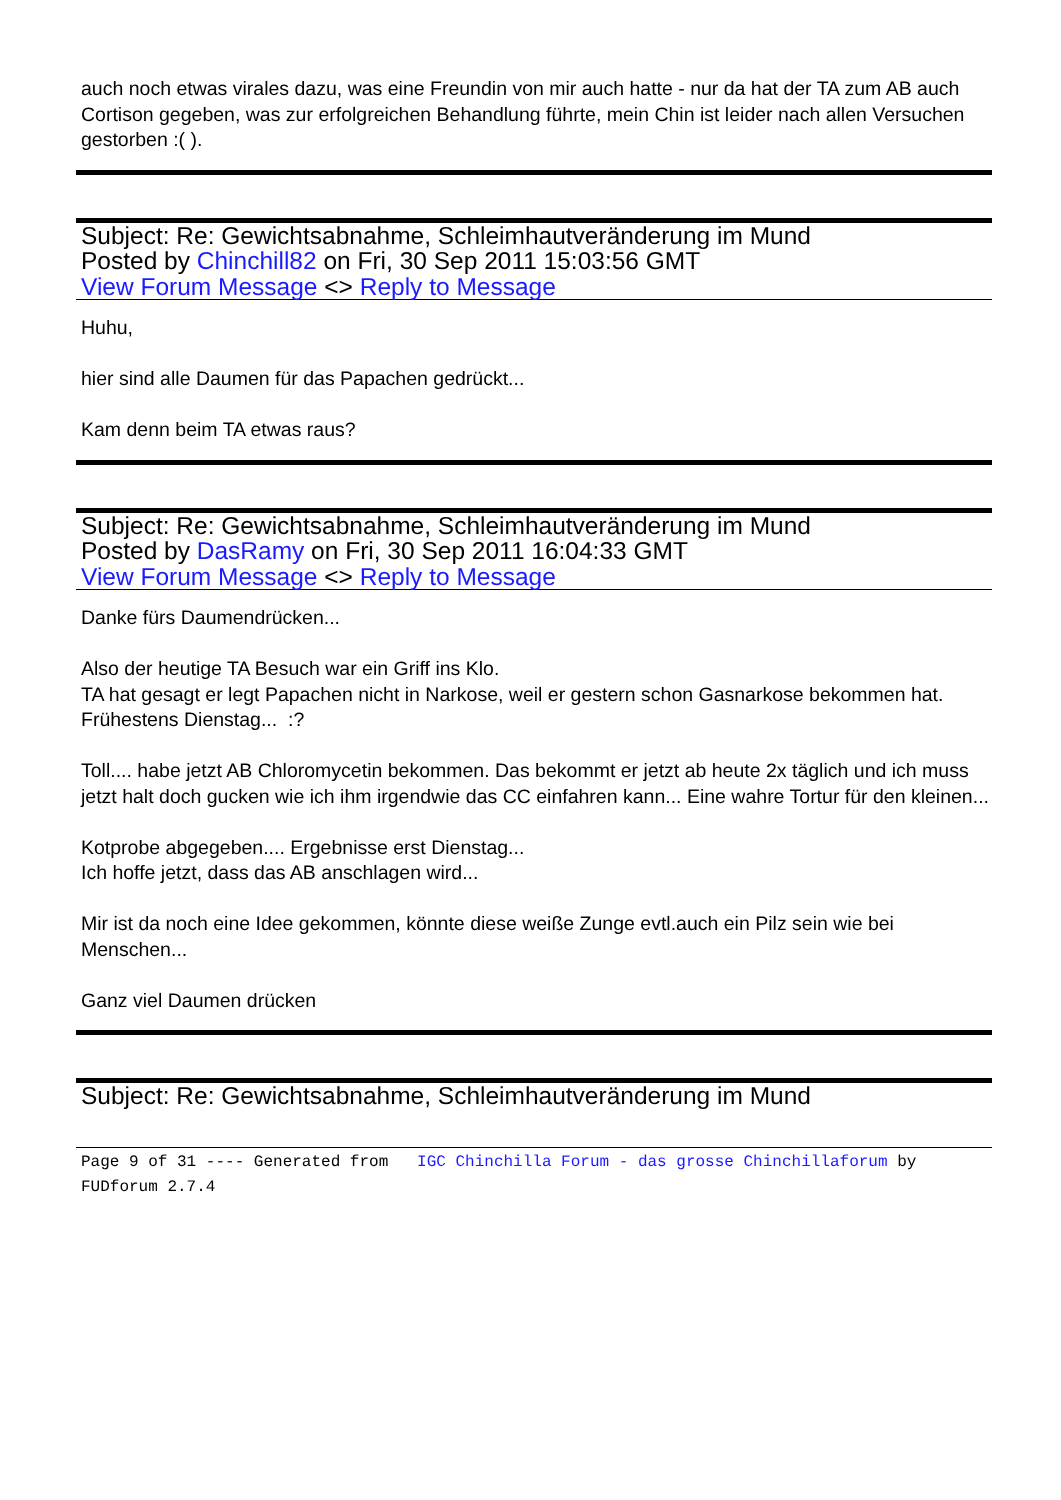auch noch etwas virales dazu, was eine Freundin von mir auch hatte - nur da hat der TA zum AB auch Cortison gegeben, was zur erfolgreichen Behandlung führte, mein Chin ist leider nach allen Versuchen gestorben :( ).
Subject: Re: Gewichtsabnahme, Schleimhautveränderung im Mund
Posted by Chinchill82 on Fri, 30 Sep 2011 15:03:56 GMT
View Forum Message <> Reply to Message
Huhu,
hier sind alle Daumen für das Papachen gedrückt...
Kam denn beim TA etwas raus?
Subject: Re: Gewichtsabnahme, Schleimhautveränderung im Mund
Posted by DasRamy on Fri, 30 Sep 2011 16:04:33 GMT
View Forum Message <> Reply to Message
Danke fürs Daumendrücken...
Also der heutige TA Besuch war ein Griff ins Klo.
TA hat gesagt er legt Papachen nicht in Narkose, weil er gestern schon Gasnarkose bekommen hat. Frühestens Dienstag... :?
Toll.... habe jetzt AB Chloromycetin bekommen. Das bekommt er jetzt ab heute 2x täglich und ich muss jetzt halt doch gucken wie ich ihm irgendwie das CC einfahren kann... Eine wahre Tortur für den kleinen...
Kotprobe abgegeben.... Ergebnisse erst Dienstag...
Ich hoffe jetzt, dass das AB anschlagen wird...
Mir ist da noch eine Idee gekommen, könnte diese weiße Zunge evtl.auch ein Pilz sein wie bei Menschen...
Ganz viel Daumen drücken
Subject: Re: Gewichtsabnahme, Schleimhautveränderung im Mund
Page 9 of 31 ---- Generated from IGC Chinchilla Forum - das grosse Chinchillaforum by FUDforum 2.7.4